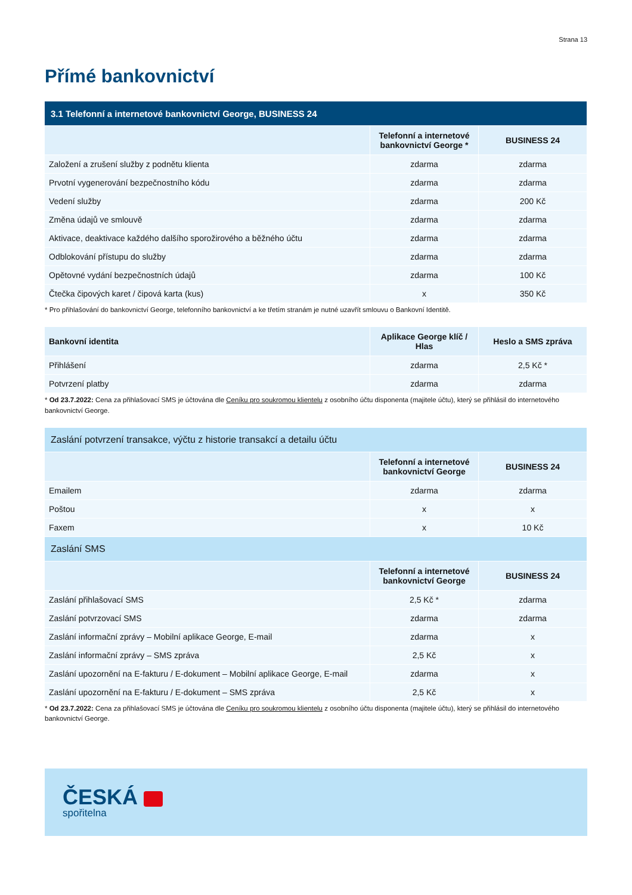Strana 13
Přímé bankovnictví
| 3.1 Telefonní a internetové bankovnictví George, BUSINESS 24 | | |
| --- | --- | --- |
| | Telefonní a internetové bankovnictví George * | BUSINESS 24 |
| Založení a zrušení služby z podnětu klienta | zdarma | zdarma |
| Prvotní vygenerování bezpečnostního kódu | zdarma | zdarma |
| Vedení služby | zdarma | 200 Kč |
| Změna údajů ve smlouvě | zdarma | zdarma |
| Aktivace, deaktivace každého dalšího sporožirového a běžného účtu | zdarma | zdarma |
| Odblokování přístupu do služby | zdarma | zdarma |
| Opětovné vydání bezpečnostních údajů | zdarma | 100 Kč |
| Čtečka čipových karet / čipová karta (kus) | x | 350 Kč |
* Pro přihlašování do bankovnictví George, telefonního bankovnictví a ke třetím stranám je nutné uzavřít smlouvu o Bankovní Identitě.
| Bankovní identita | Aplikace George klíč / Hlas | Heslo a SMS zpráva |
| --- | --- | --- |
| Přihlášení | zdarma | 2,5 Kč * |
| Potvrzení platby | zdarma | zdarma |
* Od 23.7.2022: Cena za přihlašovací SMS je účtována dle Ceníku pro soukromou klientelu z osobního účtu disponenta (majitele účtu), který se přihlásil do internetového bankovnictví George.
| Zaslání potvrzení transakce, výčtu z historie transakcí a detailu účtu | | |
| --- | --- | --- |
| | Telefonní a internetové bankovnictví George | BUSINESS 24 |
| Emailem | zdarma | zdarma |
| Poštou | x | x |
| Faxem | x | 10 Kč |
| Zaslání SMS | | |
| | Telefonní a internetové bankovnictví George | BUSINESS 24 |
| Zaslání přihlašovací SMS | 2,5 Kč * | zdarma |
| Zaslání potvrzovací SMS | zdarma | zdarma |
| Zaslání informační zprávy – Mobilní aplikace George, E-mail | zdarma | x |
| Zaslání informační zprávy – SMS zpráva | 2,5 Kč | x |
| Zaslání upozornění na E-fakturu / E-dokument – Mobilní aplikace George, E-mail | zdarma | x |
| Zaslání upozornění na E-fakturu / E-dokument – SMS zpráva | 2,5 Kč | x |
* Od 23.7.2022: Cena za přihlašovací SMS je účtována dle Ceníku pro soukromou klientelu z osobního účtu disponenta (majitele účtu), který se přihlásil do internetového bankovnictví George.
ČESKÁ
spořitelna